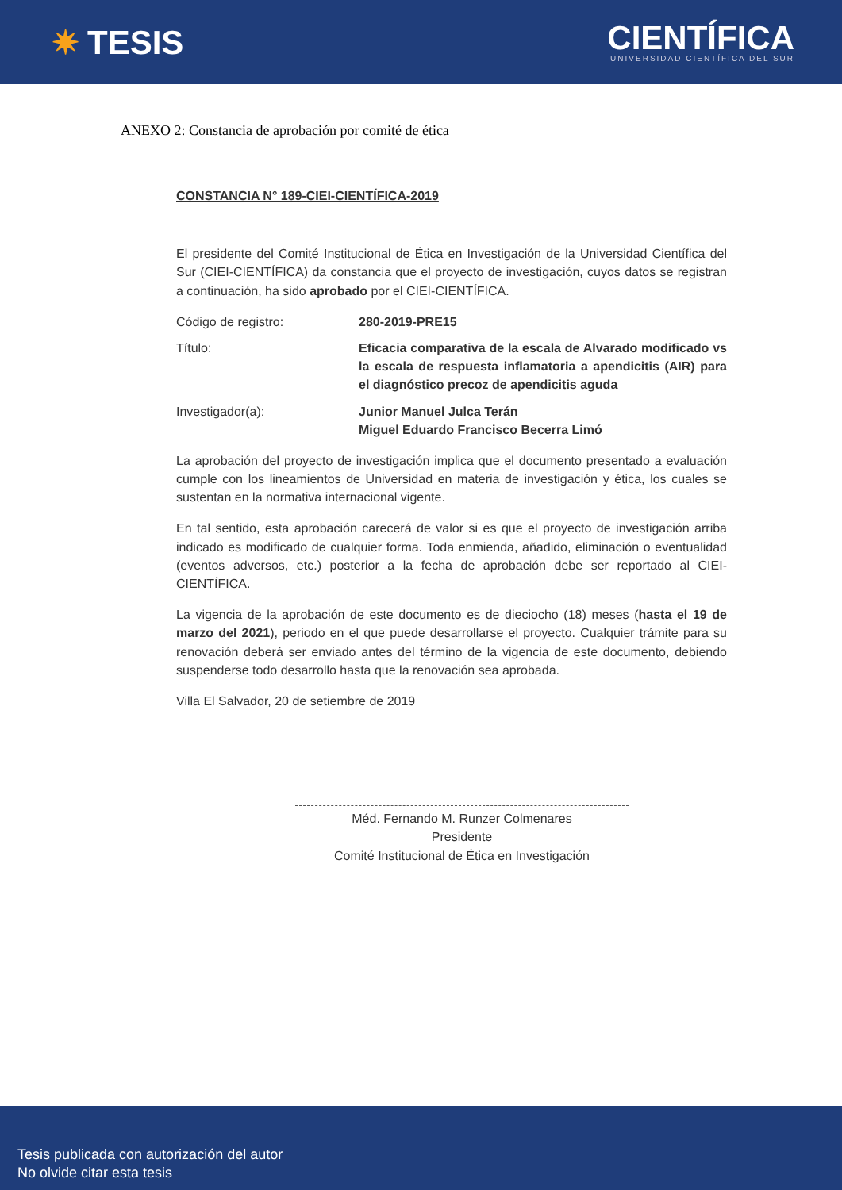✷ TESIS
CIENTÍFICA
UNIVERSIDAD CIENTÍFICA DEL SUR
ANEXO 2: Constancia de aprobación por comité de ética
CONSTANCIA N° 189-CIEI-CIENTÍFICA-2019
El presidente del Comité Institucional de Ética en Investigación de la Universidad Científica del Sur (CIEI-CIENTÍFICA) da constancia que el proyecto de investigación, cuyos datos se registran a continuación, ha sido aprobado por el CIEI-CIENTÍFICA.
Código de registro: 280-2019-PRE15
Título: Eficacia comparativa de la escala de Alvarado modificado vs la escala de respuesta inflamatoria a apendicitis (AIR) para el diagnóstico precoz de apendicitis aguda
Investigador(a): Junior Manuel Julca Terán
Miguel Eduardo Francisco Becerra Limó
La aprobación del proyecto de investigación implica que el documento presentado a evaluación cumple con los lineamientos de Universidad en materia de investigación y ética, los cuales se sustentan en la normativa internacional vigente.
En tal sentido, esta aprobación carecerá de valor si es que el proyecto de investigación arriba indicado es modificado de cualquier forma. Toda enmienda, añadido, eliminación o eventualidad (eventos adversos, etc.) posterior a la fecha de aprobación debe ser reportado al CIEI-CIENTÍFICA.
La vigencia de la aprobación de este documento es de dieciocho (18) meses (hasta el 19 de marzo del 2021), periodo en el que puede desarrollarse el proyecto. Cualquier trámite para su renovación deberá ser enviado antes del término de la vigencia de este documento, debiendo suspenderse todo desarrollo hasta que la renovación sea aprobada.
Villa El Salvador, 20 de setiembre de 2019
Méd. Fernando M. Runzer Colmenares
Presidente
Comité Institucional de Ética en Investigación
Tesis publicada con autorización del autor
No olvide citar esta tesis